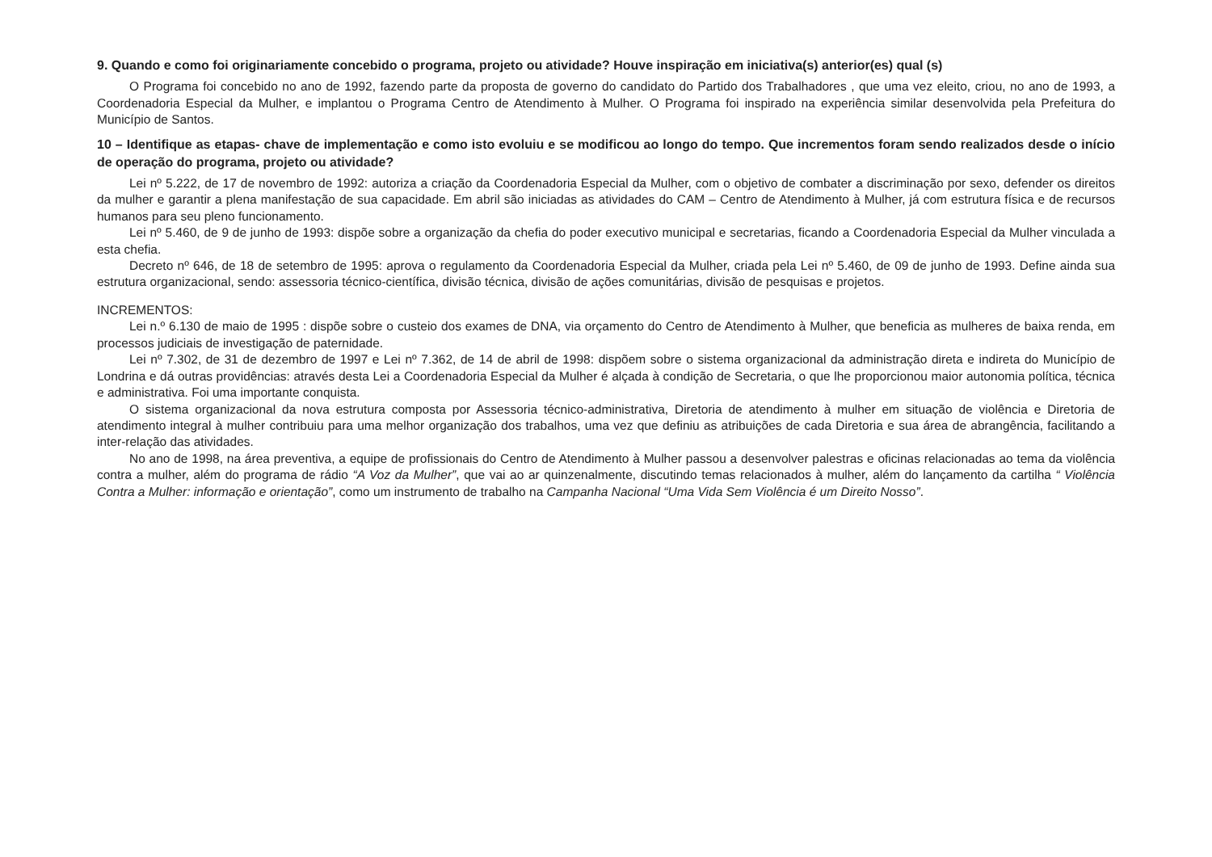9. Quando e como foi originariamente concebido o programa, projeto ou atividade? Houve inspiração em iniciativa(s) anterior(es) qual (s)
O Programa foi concebido no ano de 1992, fazendo parte da proposta de governo do candidato do Partido dos Trabalhadores , que uma vez eleito, criou, no ano de 1993, a Coordenadoria Especial da Mulher, e implantou o Programa Centro de Atendimento à Mulher. O Programa foi inspirado na experiência similar desenvolvida pela Prefeitura do Município de Santos.
10 – Identifique as etapas- chave de implementação e como isto evoluiu e se modificou ao longo do tempo. Que incrementos foram sendo realizados desde o início de operação do programa, projeto ou atividade?
Lei nº 5.222, de 17 de novembro de 1992: autoriza a criação da Coordenadoria Especial da Mulher, com o objetivo de combater a discriminação por sexo, defender os direitos da mulher e garantir a plena manifestação de sua capacidade. Em abril são iniciadas as atividades do CAM – Centro de Atendimento à Mulher, já com estrutura física e de recursos humanos para seu pleno funcionamento.
Lei nº 5.460, de 9 de junho de 1993: dispõe sobre a organização da chefia do poder executivo municipal e secretarias, ficando a Coordenadoria Especial da Mulher vinculada a esta chefia.
Decreto nº 646, de 18 de setembro de 1995: aprova o regulamento da Coordenadoria Especial da Mulher, criada pela Lei nº 5.460, de 09 de junho de 1993. Define ainda sua estrutura organizacional, sendo: assessoria técnico-científica, divisão técnica, divisão de ações comunitárias, divisão de pesquisas e projetos.
INCREMENTOS:
Lei n.º 6.130 de maio de 1995 : dispõe sobre o custeio dos exames de DNA, via orçamento do Centro de Atendimento à Mulher, que beneficia as mulheres de baixa renda, em processos judiciais de investigação de paternidade.
Lei nº 7.302, de 31 de dezembro de 1997 e Lei nº 7.362, de 14 de abril de 1998: dispõem sobre o sistema organizacional da administração direta e indireta do Município de Londrina e dá outras providências: através desta Lei a Coordenadoria Especial da Mulher é alçada à condição de Secretaria, o que lhe proporcionou maior autonomia política, técnica e administrativa. Foi uma importante conquista.
O sistema organizacional da nova estrutura composta por Assessoria técnico-administrativa, Diretoria de atendimento à mulher em situação de violência e Diretoria de atendimento integral à mulher contribuiu para uma melhor organização dos trabalhos, uma vez que definiu as atribuições de cada Diretoria e sua área de abrangência, facilitando a inter-relação das atividades.
No ano de 1998, na área preventiva, a equipe de profissionais do Centro de Atendimento à Mulher passou a desenvolver palestras e oficinas relacionadas ao tema da violência contra a mulher, além do programa de rádio “A Voz da Mulher”, que vai ao ar quinzenalmente, discutindo temas relacionados à mulher, além do lançamento da cartilha “ Violência Contra a Mulher: informação e orientação”, como um instrumento de trabalho na Campanha Nacional “Uma Vida Sem Violência é um Direito Nosso”.